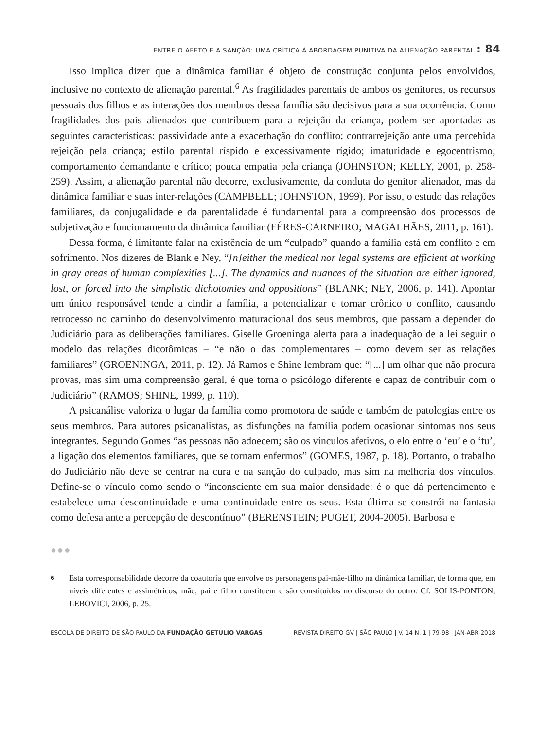ENTRE O AFETO E A SANÇÃO: UMA CRÍTICA À ABORDAGEM PUNITIVA DA ALIENAÇÃO PARENTAL : 84
Isso implica dizer que a dinâmica familiar é objeto de construção conjunta pelos envolvidos, inclusive no contexto de alienação parental.<sup>6</sup> As fragilidades parentais de ambos os genitores, os recursos pessoais dos filhos e as interações dos membros dessa família são decisivos para a sua ocorrência. Como fragilidades dos pais alienados que contribuem para a rejeição da criança, podem ser apontadas as seguintes características: passividade ante a exacerbação do conflito; contrarrejeição ante uma percebida rejeição pela criança; estilo parental ríspido e excessivamente rígido; imaturidade e egocentrismo; comportamento demandante e crítico; pouca empatia pela criança (JOHNSTON; KELLY, 2001, p. 258-259). Assim, a alienação parental não decorre, exclusivamente, da conduta do genitor alienador, mas da dinâmica familiar e suas inter-relações (CAMPBELL; JOHNSTON, 1999). Por isso, o estudo das relações familiares, da conjugalidade e da parentalidade é fundamental para a compreensão dos processos de subjetivação e funcionamento da dinâmica familiar (FÉRES-CARNEIRO; MAGALHÃES, 2011, p. 161).
Dessa forma, é limitante falar na existência de um “culpado” quando a família está em conflito e em sofrimento. Nos dizeres de Blank e Ney, “[n]either the medical nor legal systems are efficient at working in gray areas of human complexities [...]. The dynamics and nuances of the situation are either ignored, lost, or forced into the simplistic dichotomies and oppositions” (BLANK; NEY, 2006, p. 141). Apontar um único responsável tende a cindir a família, a potencializar e tornar crônico o conflito, causando retrocesso no caminho do desenvolvimento maturacional dos seus membros, que passam a depender do Judiciário para as deliberações familiares. Giselle Groeninga alerta para a inadequação de a lei seguir o modelo das relações dicotômicas – “e não o das complementares – como devem ser as relações familiares” (GROENINGA, 2011, p. 12). Já Ramos e Shine lembram que: “[...] um olhar que não procura provas, mas sim uma compreensão geral, é que torna o psicólogo diferente e capaz de contribuir com o Judiciário” (RAMOS; SHINE, 1999, p. 110).
A psicanálise valoriza o lugar da família como promotora de saúde e também de patologias entre os seus membros. Para autores psicanalistas, as disfunções na família podem ocasionar sintomas nos seus integrantes. Segundo Gomes “as pessoas não adoecem; são os vínculos afetivos, o elo entre o ‘eu’ e o ‘tu’, a ligação dos elementos familiares, que se tornam enfermos” (GOMES, 1987, p. 18). Portanto, o trabalho do Judiciário não deve se centrar na cura e na sanção do culpado, mas sim na melhoria dos vínculos. Define-se o vínculo como sendo o “inconsciente em sua maior densidade: é o que dá pertencimento e estabelece uma descontinuidade e uma continuidade entre os seus. Esta última se constrói na fantasia como defesa ante a percepção de descontínuo” (BERENSTEIN; PUGET, 2004-2005). Barbosa e
●●●
6 Esta corresponsabilidade decorre da coautoria que envolve os personagens pai-mãe-filho na dinâmica familiar, de forma que, em níveis diferentes e assimétricos, mãe, pai e filho constituem e são constituídos no discurso do outro. Cf. SOLIS-PONTON; LEBOVICI, 2006, p. 25.
ESCOLA DE DIREITO DE SÃO PAULO DA FUNDAÇÃO GETULIO VARGAS REVISTA DIREITO GV | SÃO PAULO | V. 14 N. 1 | 79-98 | JAN-ABR 2018